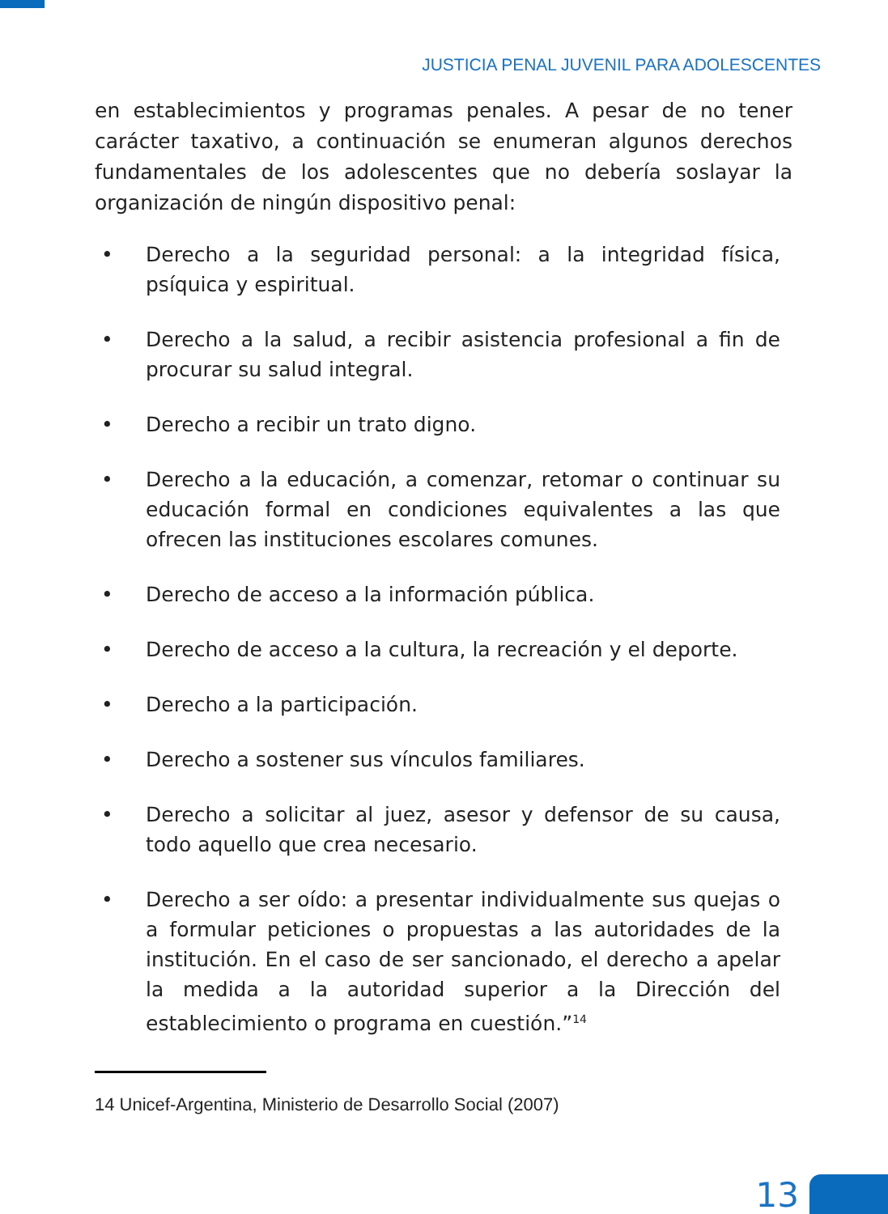JUSTICIA PENAL JUVENIL PARA ADOLESCENTES
en establecimientos y programas penales. A pesar de no tener carácter taxativo, a continuación se enumeran algunos derechos fundamentales de los adolescentes que no debería soslayar la organización de ningún dispositivo penal:
• Derecho a la seguridad personal: a la integridad física, psíquica y espiritual.
• Derecho a la salud, a recibir asistencia profesional a fin de procurar su salud integral.
• Derecho a recibir un trato digno.
• Derecho a la educación, a comenzar, retomar o continuar su educación formal en condiciones equivalentes a las que ofrecen las instituciones escolares comunes.
• Derecho de acceso a la información pública.
• Derecho de acceso a la cultura, la recreación y el deporte.
• Derecho a la participación.
• Derecho a sostener sus vínculos familiares.
• Derecho a solicitar al juez, asesor y defensor de su causa, todo aquello que crea necesario.
• Derecho a ser oído: a presentar individualmente sus quejas o a formular peticiones o propuestas a las autoridades de la institución. En el caso de ser sancionado, el derecho a apelar la medida a la autoridad superior a la Dirección del establecimiento o programa en cuestión.”<sup>14</sup>
14 Unicef-Argentina, Ministerio de Desarrollo Social (2007)
13